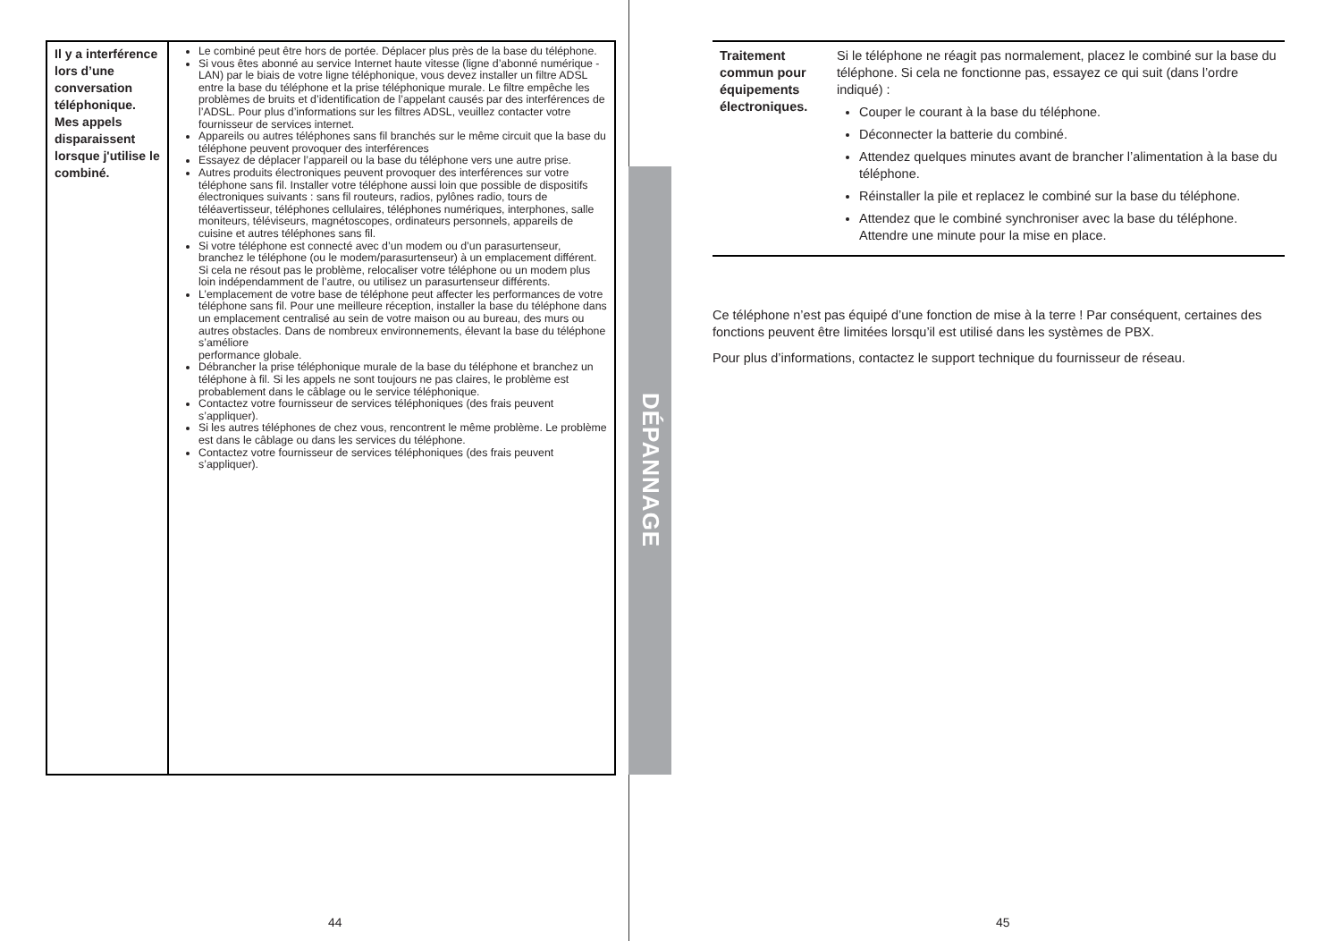| Il y a interférence lors d’une conversation téléphonique. Mes appels disparaissent lorsque j'utilise le combiné. | Le combiné peut être hors de portée. Déplacer plus près de la base du téléphone. Si vous êtes abonné au service Internet haute vitesse (ligne d’abonné numérique - LAN) par le biais de votre ligne téléphonique, vous devez installer un filtre ADSL entre la base du téléphone et la prise téléphonique murale. Le filtre empêche les problèmes de bruits et d’identification de l’appelant causés par des interférences de l’ADSL. Pour plus d’informations sur les filtres ADSL, veuillez contacter votre fournisseur de services internet. Appareils ou autres téléphones sans fil branchés sur le même circuit que la base du téléphone peuvent provoquer des interférences Essayez de déplacer l’appareil ou la base du téléphone vers une autre prise. Autres produits électroniques peuvent provoquer des interférences sur votre téléphone sans fil. Installer votre téléphone aussi loin que possible de dispositifs électroniques suivants : sans fil routeurs, radios, pylônes radio, tours de téléavertisseur, téléphones cellulaires, téléphones numériques, interphones, salle moniteurs, téléviseurs, magnétoscopes, ordinateurs personnels, appareils de cuisine et autres téléphones sans fil. Si votre téléphone est connecté avec d’un modem ou d’un parasurtenseur, branchez le téléphone (ou le modem/parasurtenseur) à un emplacement différent. Si cela ne résout pas le problème, relocaliser votre téléphone ou un modem plus loin indépendamment de l’autre, ou utilisez un parasurtenseur différents. L’emplacement de votre base de téléphone peut affecter les performances de votre téléphone sans fil. Pour une meilleure réception, installer la base du téléphone dans un emplacement centralisé au sein de votre maison ou au bureau, des murs ou autres obstacles. Dans de nombreux environnements, élevant la base du téléphone s’améliore performance globale. Débrancher la prise téléphonique murale de la base du téléphone et branchez un téléphone à fil. Si les appels ne sont toujours ne pas claires, le problème est probablement dans le câblage ou le service téléphonique. Contactez votre fournisseur de services téléphoniques (des frais peuvent s’appliquer). Si les autres téléphones de chez vous, rencontrent le même problème. Le problème est dans le câblage ou dans les services du téléphone. Contactez votre fournisseur de services téléphoniques (des frais peuvent s’appliquer). |
DÉPANNAGE
| Traitement commun pour équipements électroniques. | Si le téléphone ne réagit pas normalement, placez le combiné sur la base du téléphone. Si cela ne fonctionne pas, essayez ce qui suit (dans l’ordre indiqué) : Couper le courant à la base du téléphone. Déconnecter la batterie du combiné. Attendez quelques minutes avant de brancher l’alimentation à la base du téléphone. Réinstaller la pile et replacez le combiné sur la base du téléphone. Attendez que le combiné synchroniser avec la base du téléphone. Attendre une minute pour la mise en place. |
Ce téléphone n’est pas équipé d’une fonction de mise à la terre ! Par conséquent, certaines des fonctions peuvent être limitées lorsqu’il est utilisé dans les systèmes de PBX.
Pour plus d’informations, contactez le support technique du fournisseur de réseau.
44 45